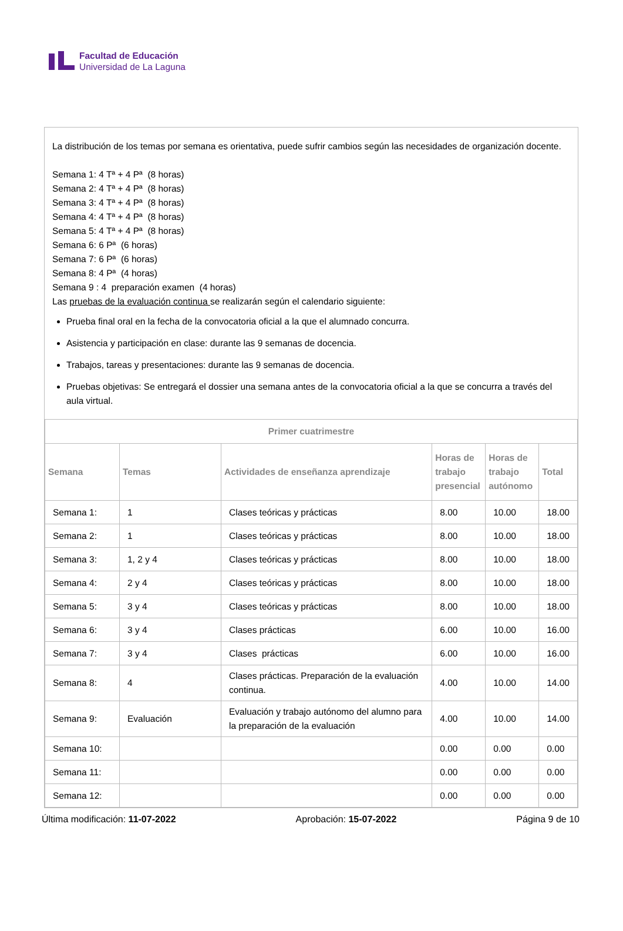Facultad de Educación
Universidad de La Laguna
La distribución de los temas por semana es orientativa, puede sufrir cambios según las necesidades de organización docente.
Semana 1: 4 Tª + 4 Pª (8 horas)
Semana 2: 4 Tª + 4 Pª (8 horas)
Semana 3: 4 Tª + 4 Pª (8 horas)
Semana 4: 4 Tª + 4 Pª (8 horas)
Semana 5: 4 Tª + 4 Pª (8 horas)
Semana 6: 6 Pª (6 horas)
Semana 7: 6 Pª (6 horas)
Semana 8: 4 Pª (4 horas)
Semana 9 : 4 preparación examen (4 horas)
Las pruebas de la evaluación continua se realizarán según el calendario siguiente:
Prueba final oral en la fecha de la convocatoria oficial a la que el alumnado concurra.
Asistencia y participación en clase: durante las 9 semanas de docencia.
Trabajos, tareas y presentaciones: durante las 9 semanas de docencia.
Pruebas objetivas: Se entregará el dossier una semana antes de la convocatoria oficial a la que se concurra a través del aula virtual.
| Primer cuatrimestre | | | | | |
| --- | --- | --- | --- | --- | --- |
| Semana | Temas | Actividades de enseñanza aprendizaje | Horas de trabajo presencial | Horas de trabajo autónomo | Total |
| Semana 1: | 1 | Clases teóricas y prácticas | 8.00 | 10.00 | 18.00 |
| Semana 2: | 1 | Clases teóricas y prácticas | 8.00 | 10.00 | 18.00 |
| Semana 3: | 1, 2 y 4 | Clases teóricas y prácticas | 8.00 | 10.00 | 18.00 |
| Semana 4: | 2 y 4 | Clases teóricas y prácticas | 8.00 | 10.00 | 18.00 |
| Semana 5: | 3 y 4 | Clases teóricas y prácticas | 8.00 | 10.00 | 18.00 |
| Semana 6: | 3 y 4 | Clases prácticas | 6.00 | 10.00 | 16.00 |
| Semana 7: | 3 y 4 | Clases prácticas | 6.00 | 10.00 | 16.00 |
| Semana 8: | 4 | Clases prácticas. Preparación de la evaluación continua. | 4.00 | 10.00 | 14.00 |
| Semana 9: | Evaluación | Evaluación y trabajo autónomo del alumno para la preparación de la evaluación | 4.00 | 10.00 | 14.00 |
| Semana 10: | | | 0.00 | 0.00 | 0.00 |
| Semana 11: | | | 0.00 | 0.00 | 0.00 |
| Semana 12: | | | 0.00 | 0.00 | 0.00 |
Última modificación: 11-07-2022 Aprobación: 15-07-2022 Página 9 de 10